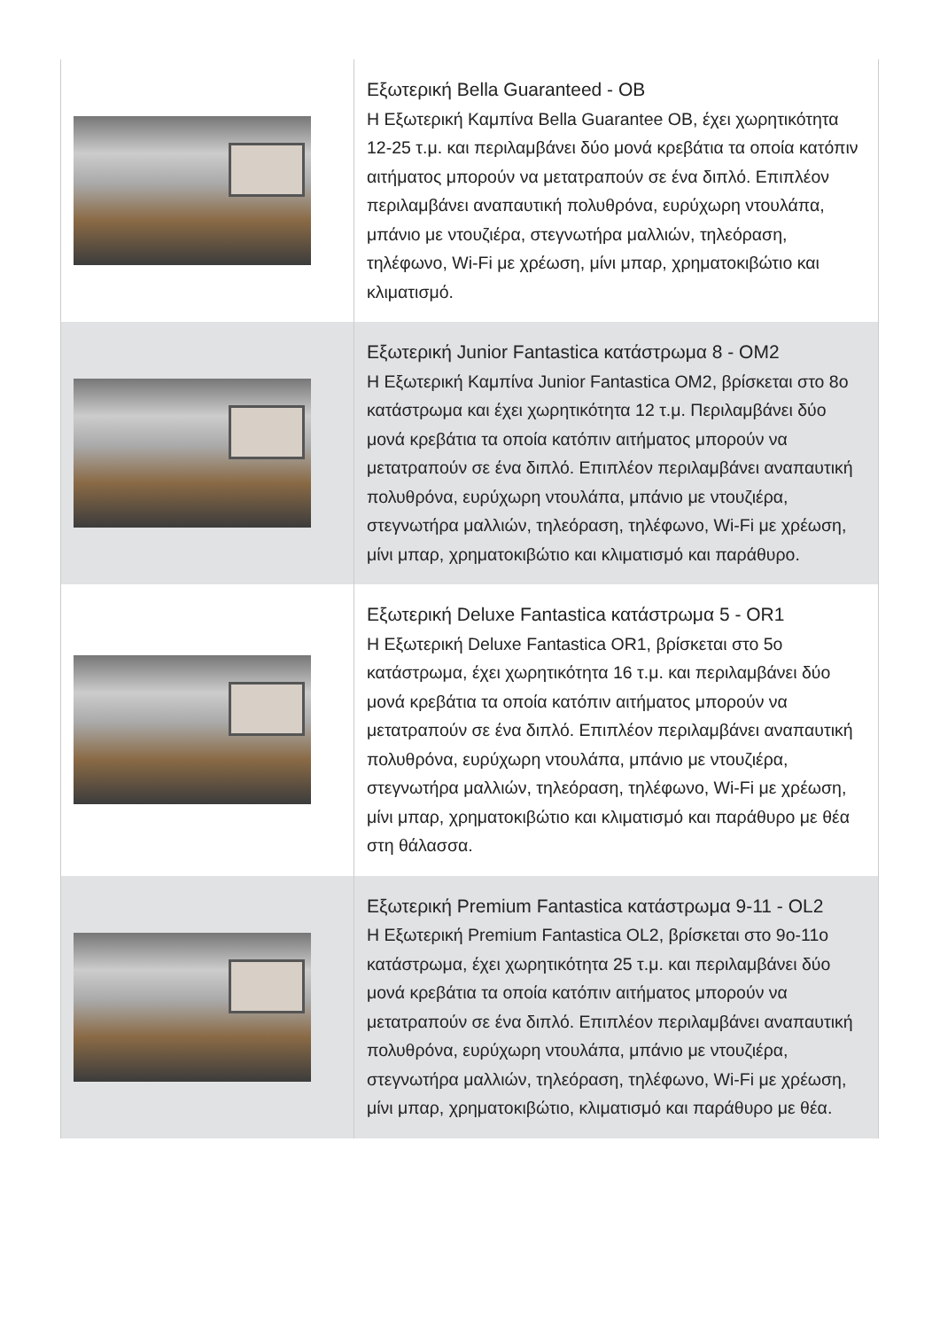| | Εξωτερική Bella Guaranteed - OB Η Εξωτερική Καμπίνα Bella Guarantee OB, έχει χωρητικότητα 12-25 τ.μ. και περιλαμβάνει δύο μονά κρεβάτια τα οποία κατόπιν αιτήματος μπορούν να μετατραπούν σε ένα διπλό. Επιπλέον περιλαμβάνει αναπαυτική πολυθρόνα, ευρύχωρη ντουλάπα, μπάνιο με ντουζιέρα, στεγνωτήρα μαλλιών, τηλεόραση, τηλέφωνο, Wi-Fi με χρέωση, μίνι μπαρ, χρηματοκιβώτιο και κλιματισμό. |
| | Εξωτερική Junior Fantastica κατάστρωμα 8 - OM2 Η Εξωτερική Καμπίνα Junior Fantastica OM2, βρίσκεται στο 8ο κατάστρωμα και έχει χωρητικότητα 12 τ.μ. Περιλαμβάνει δύο μονά κρεβάτια τα οποία κατόπιν αιτήματος μπορούν να μετατραπούν σε ένα διπλό. Επιπλέον περιλαμβάνει αναπαυτική πολυθρόνα, ευρύχωρη ντουλάπα, μπάνιο με ντουζιέρα, στεγνωτήρα μαλλιών, τηλεόραση, τηλέφωνο, Wi-Fi με χρέωση, μίνι μπαρ, χρηματοκιβώτιο και κλιματισμό και παράθυρο. |
| | Εξωτερική Deluxe Fantastica κατάστρωμα 5 - OR1 Η Εξωτερική Deluxe Fantastica OR1, βρίσκεται στο 5ο κατάστρωμα, έχει χωρητικότητα 16 τ.μ. και περιλαμβάνει δύο μονά κρεβάτια τα οποία κατόπιν αιτήματος μπορούν να μετατραπούν σε ένα διπλό. Επιπλέον περιλαμβάνει αναπαυτική πολυθρόνα, ευρύχωρη ντουλάπα, μπάνιο με ντουζιέρα, στεγνωτήρα μαλλιών, τηλεόραση, τηλέφωνο, Wi-Fi με χρέωση, μίνι μπαρ, χρηματοκιβώτιο και κλιματισμό και παράθυρο με θέα στη θάλασσα. |
| | Εξωτερική Premium Fantastica κατάστρωμα 9-11 - OL2 Η Εξωτερική Premium Fantastica OL2, βρίσκεται στο 9ο-11ο κατάστρωμα, έχει χωρητικότητα 25 τ.μ. και περιλαμβάνει δύο μονά κρεβάτια τα οποία κατόπιν αιτήματος μπορούν να μετατραπούν σε ένα διπλό. Επιπλέον περιλαμβάνει αναπαυτική πολυθρόνα, ευρύχωρη ντουλάπα, μπάνιο με ντουζιέρα, στεγνωτήρα μαλλιών, τηλεόραση, τηλέφωνο, Wi-Fi με χρέωση, μίνι μπαρ, χρηματοκιβώτιο, κλιματισμό και παράθυρο με θέα. |